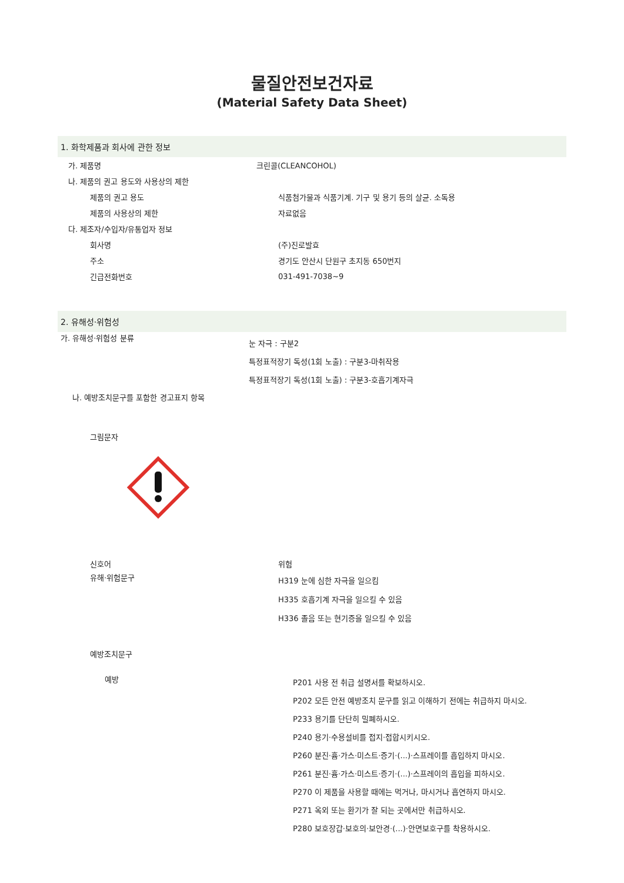물질안전보건자료
(Material Safety Data Sheet)
1. 화학제품과 회사에 관한 정보
가. 제품명 크린콜(CLEANCOHOL)
나. 제품의 권고 용도와 사용상의 제한
제품의 권고 용도
식품첨가물과 식품기계. 기구 및 용기 등의 살균. 소독용
제품의 사용상의 제한 자료없음
다. 제조자/수입자/유통업자 정보
회사명 (주)진로발효
주소
경기도 안산시 단원구 초지동 650번지
긴급전화번호 031-491-7038~9
2. 유해성·위험성
가. 유해성·위험성 분류
눈 자극 : 구분2
특정표적장기 독성(1회 노출) : 구분3-마취작용
특정표적장기 독성(1회 노출) : 구분3-호흡기계자극
나. 예방조치문구를 포함한 경고표지 항목
그림문자
신호어 위험
유해·위험문구
H319 눈에 심한 자극을 일으킴
H335 호흡기계 자극을 일으킬 수 있음
H336 졸음 또는 현기증을 일으킬 수 있음
예방조치문구
예방
P201 사용 전 취급 설명서를 확보하시오.
P202 모든 안전 예방조치 문구를 읽고 이해하기 전에는 취급하지 마시오.
P233 용기를 단단히 밀폐하시오.
P240 용기·수용설비를 접지·접합시키시오.
P260 분진·흄·가스·미스트·증기·(...)·스프레이를 흡입하지 마시오.
P261 분진·흄·가스·미스트·증기·(...)·스프레이의 흡입을 피하시오.
P270 이 제품을 사용할 때에는 먹거나, 마시거나 흡연하지 마시오.
P271 옥외 또는 환기가 잘 되는 곳에서만 취급하시오.
P280 보호장갑·보호의·보안경·(...)·안면보호구를 착용하시오.